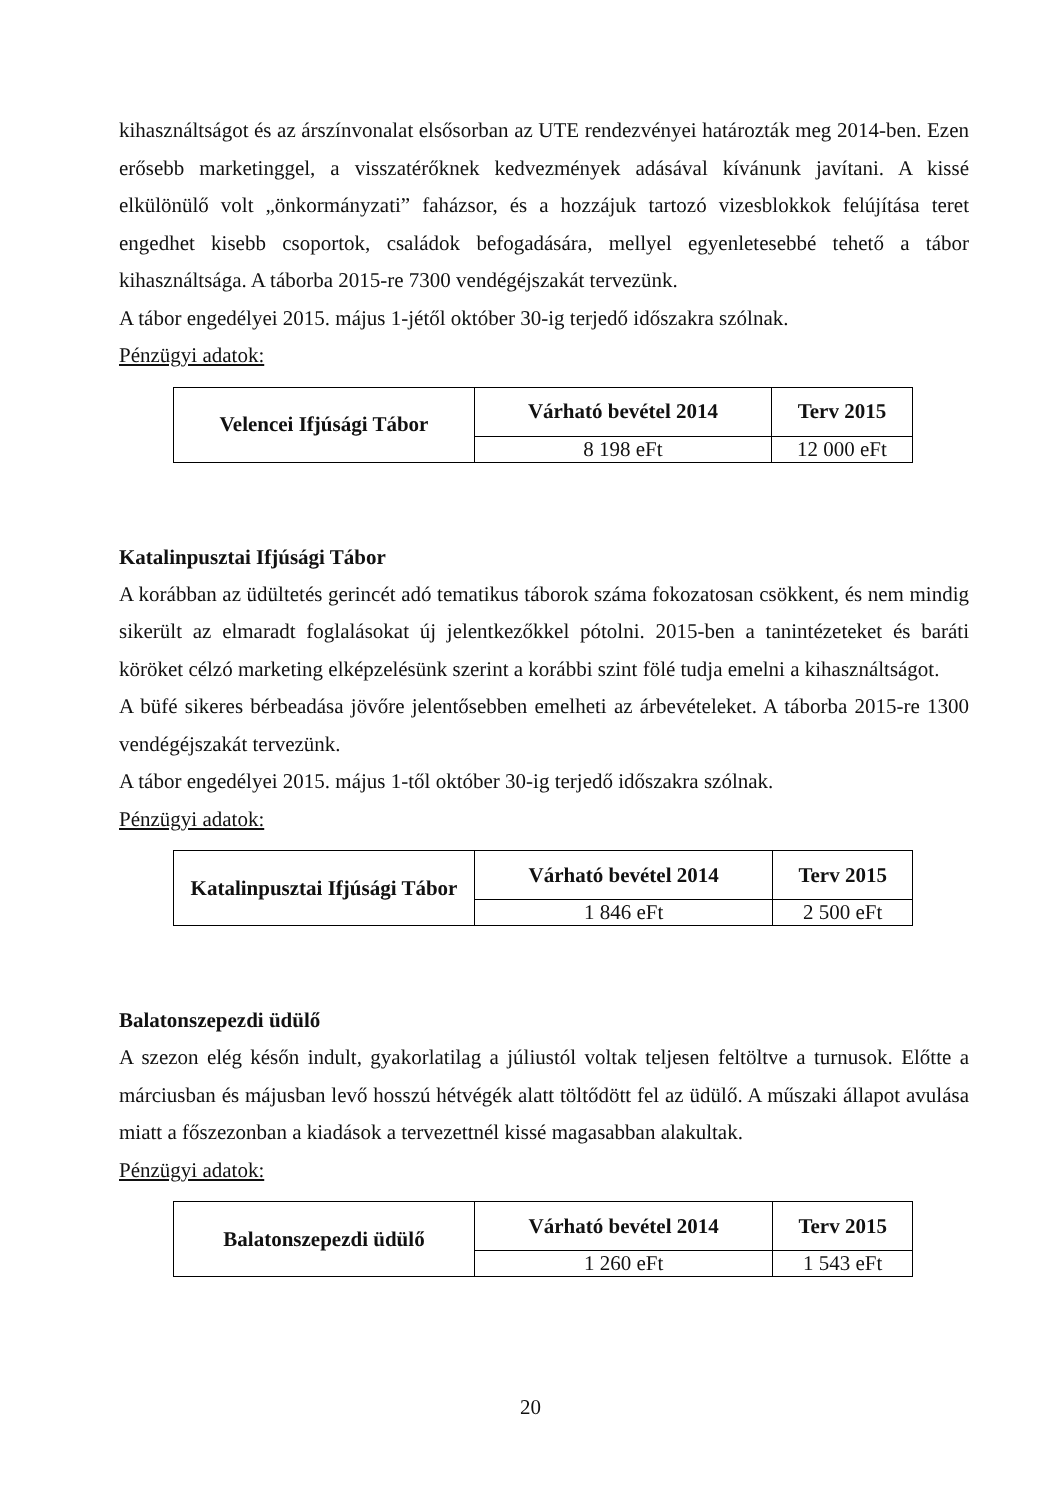kihasználtságot és az árszínvonalat elsősorban az UTE rendezvényei határozták meg 2014-ben. Ezen erősebb marketinggel, a visszatérőknek kedvezmények adásával kívánunk javítani. A kissé elkülönülő volt „önkormányzati” faházsor, és a hozzájuk tartozó vizesblokkok felújítása teret engedhet kisebb csoportok, családok befogadására, mellyel egyenletesebbé tehető a tábor kihasználtsága. A táborba 2015-re 7300 vendégéjszakát tervezünk.
A tábor engedélyei 2015. május 1-jétől október 30-ig terjedő időszakra szólnak.
Pénzügyi adatok:
| Velencei Ifjúsági Tábor | Várható bevétel 2014 | Terv 2015 |
| --- | --- | --- |
| | 8 198 eFt | 12 000 eFt |
Katalinpusztai Ifjúsági Tábor
A korábban az üdültetés gerincét adó tematikus táborok száma fokozatosan csökkent, és nem mindig sikerült az elmaradt foglalásokat új jelentkezőkkel pótolni. 2015-ben a tanintézeteket és baráti köröket célzó marketing elképzelésünk szerint a korábbi szint fölé tudja emelni a kihasználtságot.
A büfé sikeres bérbeadása jövőre jelentősebben emelheti az árbevételeket. A táborba 2015-re 1300 vendégéjszakát tervezünk.
A tábor engedélyei 2015. május 1-től október 30-ig terjedő időszakra szólnak.
Pénzügyi adatok:
| Katalinpusztai Ifjúsági Tábor | Várható bevétel 2014 | Terv 2015 |
| --- | --- | --- |
| | 1 846 eFt | 2 500 eFt |
Balatonszepezdi üdülő
A szezon elég későn indult, gyakorlatilag a júliustól voltak teljesen feltöltve a turnusok. Előtte a márciusban és májusban levő hosszú hétvégék alatt töltődött fel az üdülő. A műszaki állapot avulása miatt a főszezonban a kiadások a tervezettnél kissé magasabban alakultak.
Pénzügyi adatok:
| Balatonszepezdi üdülő | Várható bevétel 2014 | Terv 2015 |
| --- | --- | --- |
| | 1 260 eFt | 1 543 eFt |
20